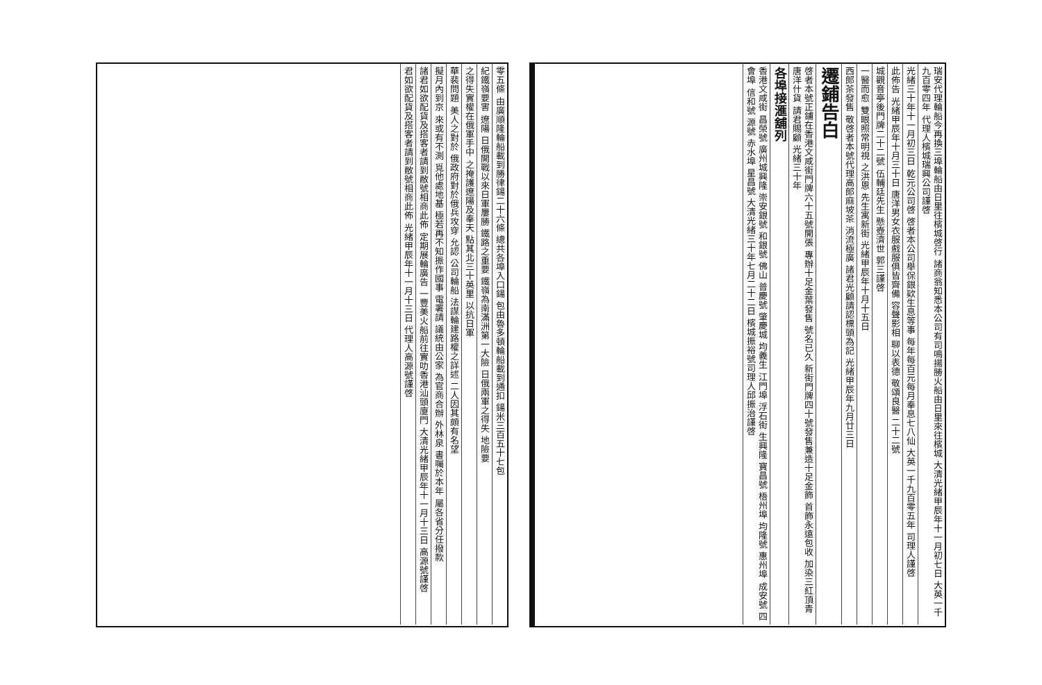瑞安代理輪船今再換三埠輪船由日里往檳城啓行 諸商翁知悉本公司有司鳴揚勝火船由日里來往檳城 大清光緒甲辰年十一月初七日 大英一千九百零四年 代理人檳城瑞興公司謹啓
光緒三十年十一月初三日 乾元公司啓 啓者本公司舉保銀欵生息等事 每年每百元每月奉息七八仙 大英一千九百零五年 司理人謹啓
此佈告 光緒甲辰年十月三十日 唐洋男女衣服戲服俱皆齊備 容聲影相 聊以表德 敬頌良醫 二十二號
城觀音亭後門牌二十二號 伍輔廷先生 懸壺濟世 郭三謹啓
一醫而愈 雙眼照常明視 之洪恩 先生寓新街 光緒甲辰年十月十五日
西郎茶發售 敬啓者本號代理高郎麻坡茶 消流極廣 諸君光顧請認標頭為記 光緒甲辰年九月廿三日
遷鋪告白
啓者本號正鋪在香港文咸街門牌六十五號開張 專辦十足金葉發售 號名已久 新街門牌四十號發售兼造十足金飾 首飾永遠包收 加染三紅頂青 唐洋什貨 請君賜顧 光緒三十年
各埠接滙舖列
香港文咸街 昌榮號 廣州城興隆 崇安銀號 和銀號 佛山 普慶號 肇慶城 均義生 江門埠 浮石街 生興隆 寶昌號 梧州埠 均隆號 惠州埠 成安號 四會埠 信和號 源號 赤水埠 星昌號 大清光緒三十年七月二十二日 檳城振裕號司理人邱振治謹啓
零五條 由廣順隆輪船載到勝律鍚二十六條 總共各埠入口鍚 包由魯多頓輪船載到通扣 鍚米三百五十七包
紀鐵嶺要害 遼陽 日俄開戰以來日軍屢勝 鐵路之重要 鐵嶺為南滿洲第一大險 日俄兩軍之得失 地險要
之得失實權在俄軍手中 之掩護遼陽及奉天 點其北三十英里 以抗日軍
華裴問題 美人之對於 俄政府對於俄兵攻穿 允認 公司輪船 法謀輪建路權之詳述 二人因其頗有名望
擬月內到京 來或有不測 覓他處地基 極若再不知振作國事 電署請 議統由公家 為官商合辦 外林泉 書囑於本年 屬各省分任撥款
諸君如欲配貨及搭客者請到敝號相商此佈 定期展輪廣告 一豐美火船前往實叻香港汕頭廈門 大清光緒甲辰年十一月十三日 高源號謹啓
君如欲配貨及搭客者請到敝號相商此佈 光緒甲辰年十一月十三日 代理人高源號謹啓